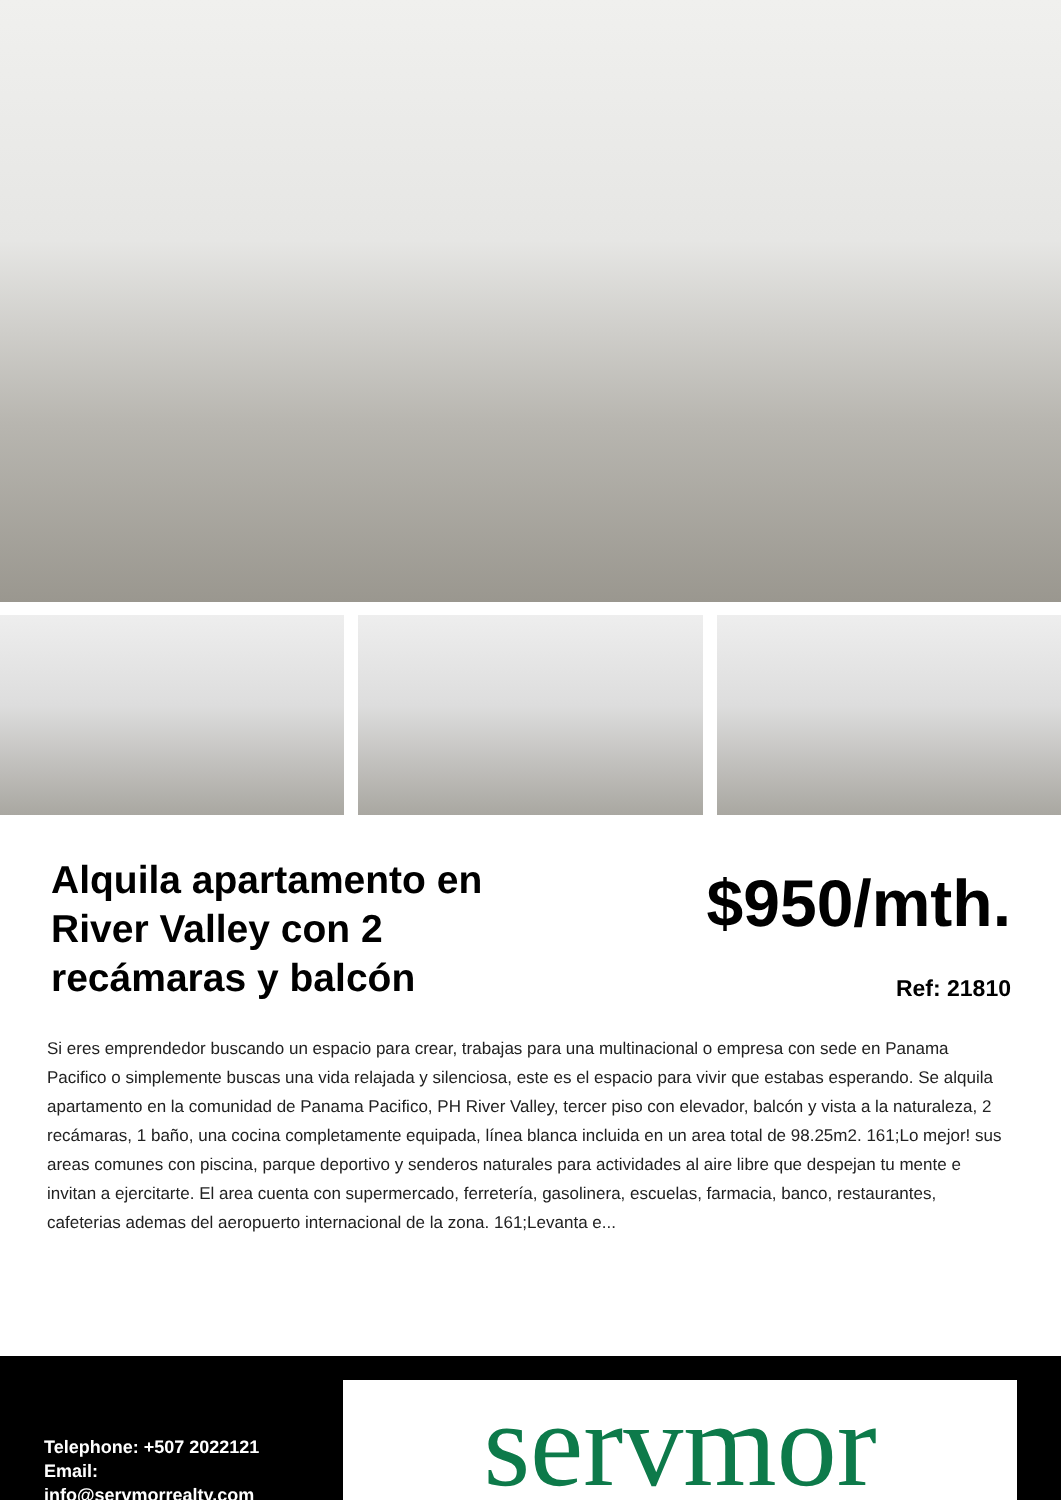Alquila apartamento en River Valley con 2 recámaras y balcón
$950/mth.
Ref: 21810
Si eres emprendedor buscando un espacio para crear, trabajas para una multinacional o empresa con sede en Panama Pacifico o simplemente buscas una vida relajada y silenciosa, este es el espacio para vivir que estabas esperando. Se alquila apartamento en la comunidad de Panama Pacifico, PH River Valley, tercer piso con elevador, balcón y vista a la naturaleza, 2 recámaras, 1 baño, una cocina completamente equipada, línea blanca incluida en un area total de 98.25m2. 161;Lo mejor! sus areas comunes con piscina, parque deportivo y senderos naturales para actividades al aire libre que despejan tu mente e invitan a ejercitarte. El area cuenta con supermercado, ferretería, gasolinera, escuelas, farmacia, banco, restaurantes, cafeterias ademas del aeropuerto internacional de la zona. 161;Levanta e...
Telephone: +507 2022121
Email:
info@servmorrealty.com
servmor